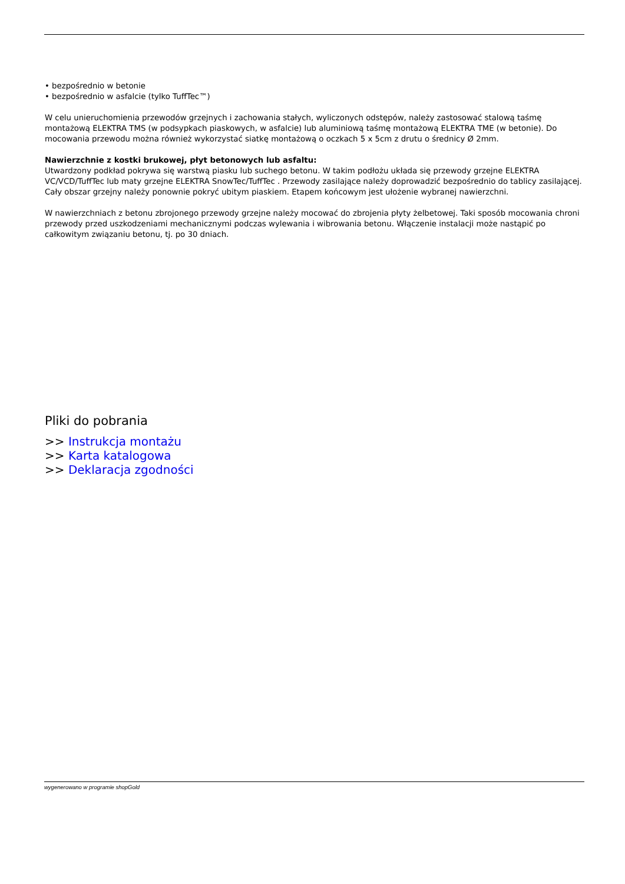• bezpośrednio w betonie
• bezpośrednio w asfalcie (tylko TuffTec™)
W celu unieruchomienia przewodów grzejnych i zachowania stałych, wyliczonych odstępów, należy zastosować stalową taśmę montażową ELEKTRA TMS (w podsypkach piaskowych, w asfalcie) lub aluminiową taśmę montażową ELEKTRA TME (w betonie). Do mocowania przewodu można również wykorzystać siatkę montażową o oczkach 5 x 5cm z drutu o średnicy Ø 2mm.
Nawierzchnie z kostki brukowej, płyt betonowych lub asfaltu:
Utwardzony podkład pokrywa się warstwą piasku lub suchego betonu. W takim podłożu układa się przewody grzejne ELEKTRA VC/VCD/TuffTec lub maty grzejne ELEKTRA SnowTec/TuffTec . Przewody zasilające należy doprowadzić bezpośrednio do tablicy zasilającej. Cały obszar grzejny należy ponownie pokryć ubitym piaskiem. Etapem końcowym jest ułożenie wybranej nawierzchni.
W nawierzchniach z betonu zbrojonego przewody grzejne należy mocować do zbrojenia płyty żelbetowej. Taki sposób mocowania chroni przewody przed uszkodzeniami mechanicznymi podczas wylewania i wibrowania betonu. Włączenie instalacji może nastąpić po całkowitym związaniu betonu, tj. po 30 dniach.
Pliki do pobrania
>> Instrukcja montażu
>> Karta katalogowa
>> Deklaracja zgodności
wygenerowano w programie shopGold